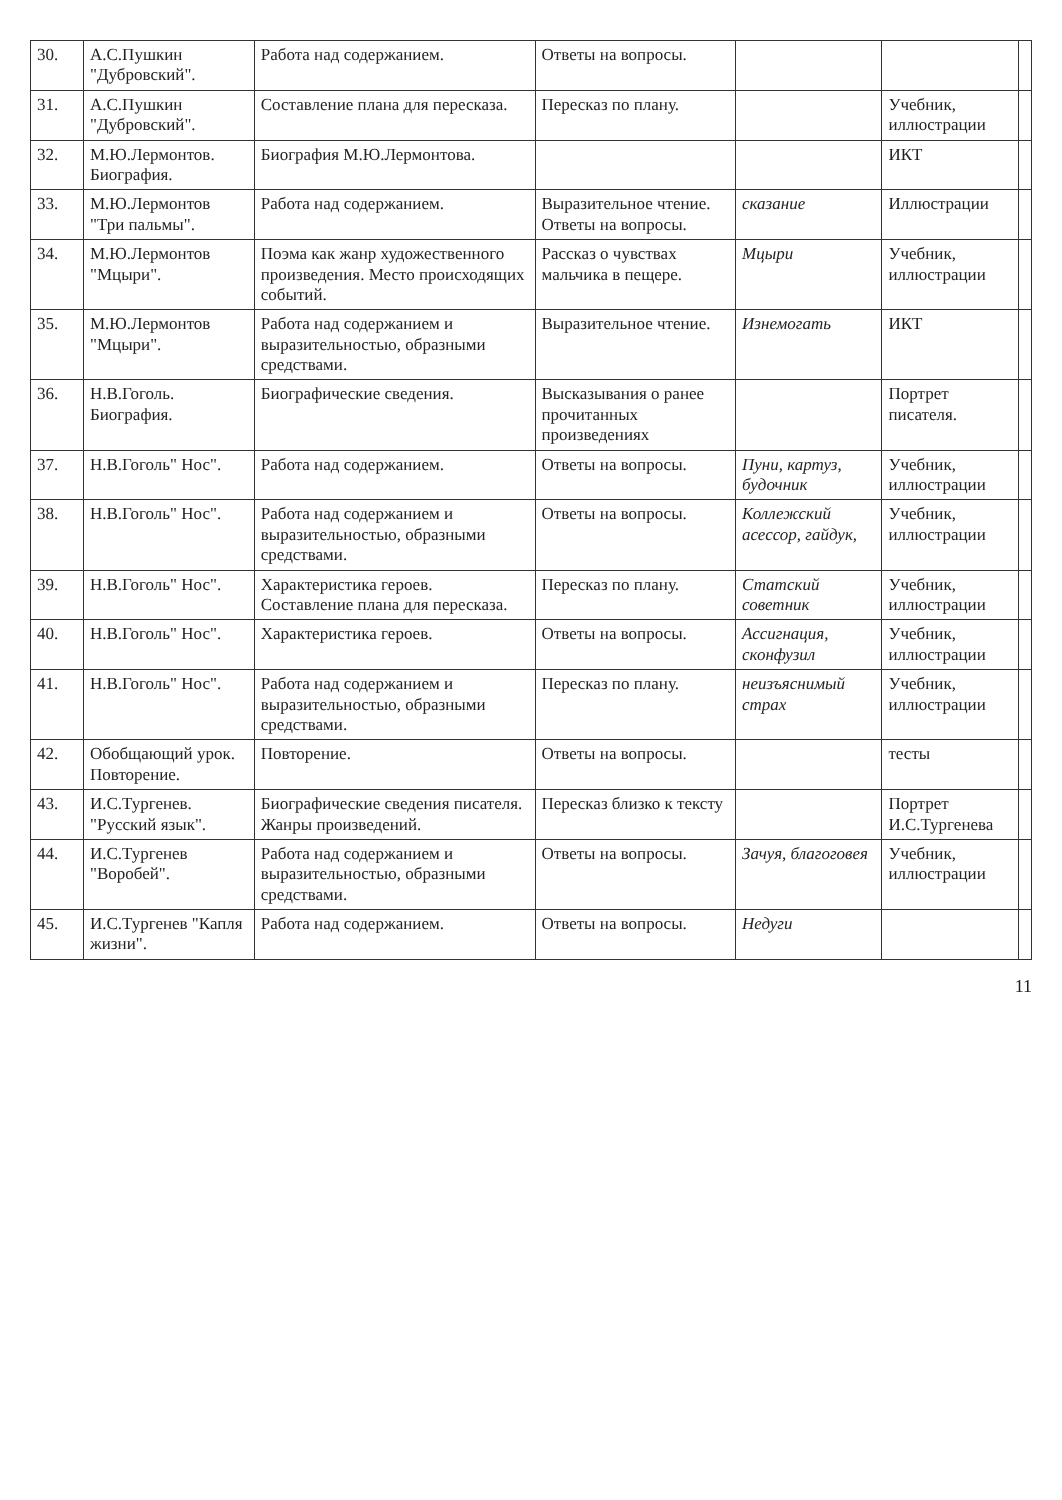| 30. | А.С.Пушкин "Дубровский". | Работа над содержанием. | Ответы на вопросы. | | | |
| 31. | А.С.Пушкин "Дубровский". | Составление плана для пересказа. | Пересказ по плану. | | Учебник, иллюстрации | |
| 32. | М.Ю.Лермонтов. Биография. | Биография М.Ю.Лермонтова. | | | ИКТ | |
| 33. | М.Ю.Лермонтов "Три пальмы". | Работа над содержанием. | Выразительное чтение. Ответы на вопросы. | сказание | Иллюстрации | |
| 34. | М.Ю.Лермонтов "Мцыри". | Поэма как жанр художественного произведения. Место происходящих событий. | Рассказ о чувствах мальчика в пещере. | Мцыри | Учебник, иллюстрации | |
| 35. | М.Ю.Лермонтов "Мцыри". | Работа над содержанием и выразительностью, образными средствами. | Выразительное чтение. | Изнемогать | ИКТ | |
| 36. | Н.В.Гоголь. Биография. | Биографические сведения. | Высказывания о ранее прочитанных произведениях | | Портрет писателя. | |
| 37. | Н.В.Гоголь" Нос". | Работа над содержанием. | Ответы на вопросы. | Пуни, картуз, будочник | Учебник, иллюстрации | |
| 38. | Н.В.Гоголь" Нос". | Работа над содержанием и выразительностью, образными средствами. | Ответы на вопросы. | Коллежский асессор, гайдук, | Учебник, иллюстрации | |
| 39. | Н.В.Гоголь" Нос". | Характеристика героев. Составление плана для пересказа. | Пересказ по плану. | Статский советник | Учебник, иллюстрации | |
| 40. | Н.В.Гоголь" Нос". | Характеристика героев. | Ответы на вопросы. | Ассигнация, сконфузил | Учебник, иллюстрации | |
| 41. | Н.В.Гоголь" Нос". | Работа над содержанием и выразительностью, образными средствами. | Пересказ по плану. | неизъяснимый страх | Учебник, иллюстрации | |
| 42. | Обобщающий урок. Повторение. | Повторение. | Ответы на вопросы. | | тесты | |
| 43. | И.С.Тургенев. "Русский язык". | Биографические сведения писателя. Жанры произведений. | Пересказ близко к тексту | | Портрет И.С.Тургенева | |
| 44. | И.С.Тургенев "Воробей". | Работа над содержанием и выразительностью, образными средствами. | Ответы на вопросы. | Зачуя, благоговея | Учебник, иллюстрации | |
| 45. | И.С.Тургенев "Капля жизни". | Работа над содержанием. | Ответы на вопросы. | Недуги | | |
11